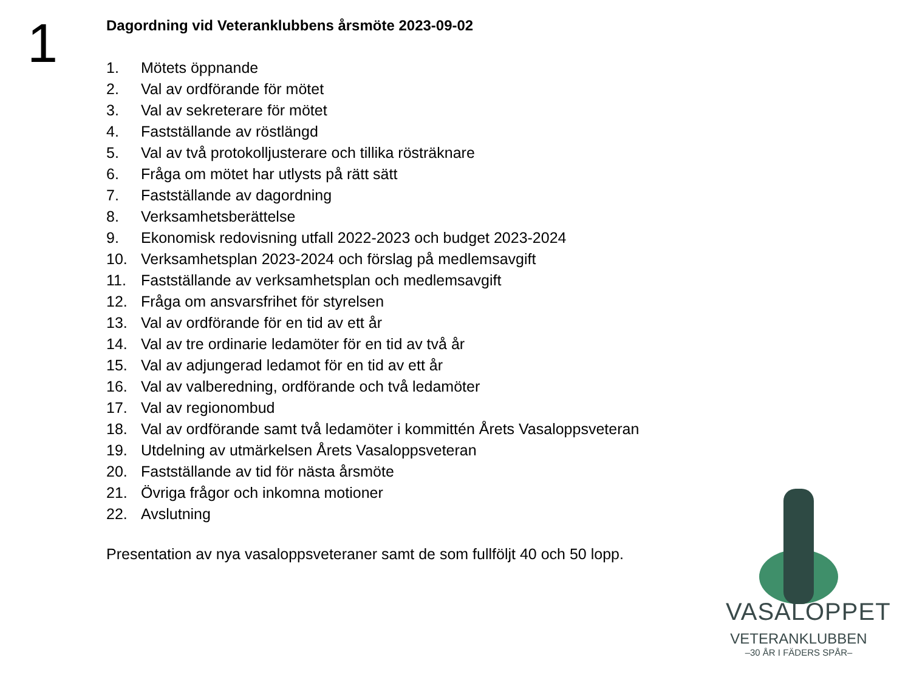1
Dagordning vid Veteranklubbens årsmöte 2023-09-02
1. Mötets öppnande
2. Val av ordförande för mötet
3. Val av sekreterare för mötet
4. Fastställande av röstlängd
5. Val av två protokolljusterare och tillika rösträknare
6. Fråga om mötet har utlysts på rätt sätt
7. Fastställande av dagordning
8. Verksamhetsberättelse
9. Ekonomisk redovisning utfall 2022-2023 och budget 2023-2024
10. Verksamhetsplan 2023-2024 och förslag på medlemsavgift
11. Fastställande av verksamhetsplan och medlemsavgift
12. Fråga om ansvarsfrihet för styrelsen
13. Val av ordförande för en tid av ett år
14. Val av tre ordinarie ledamöter för en tid av två år
15. Val av adjungerad ledamot för en tid av ett år
16. Val av valberedning, ordförande och två ledamöter
17. Val av regionombud
18. Val av ordförande samt två ledamöter i kommittén Årets Vasaloppsveteran
19. Utdelning av utmärkelsen Årets Vasaloppsveteran
20. Fastställande av tid för nästa årsmöte
21. Övriga frågor och inkomna motioner
22. Avslutning
Presentation av nya vasaloppsveteraner samt de som fullföljt 40 och 50 lopp.
VASALOPPET
VETERANKLUBBEN
–30 ÅR I FÄDERS SPÅR–